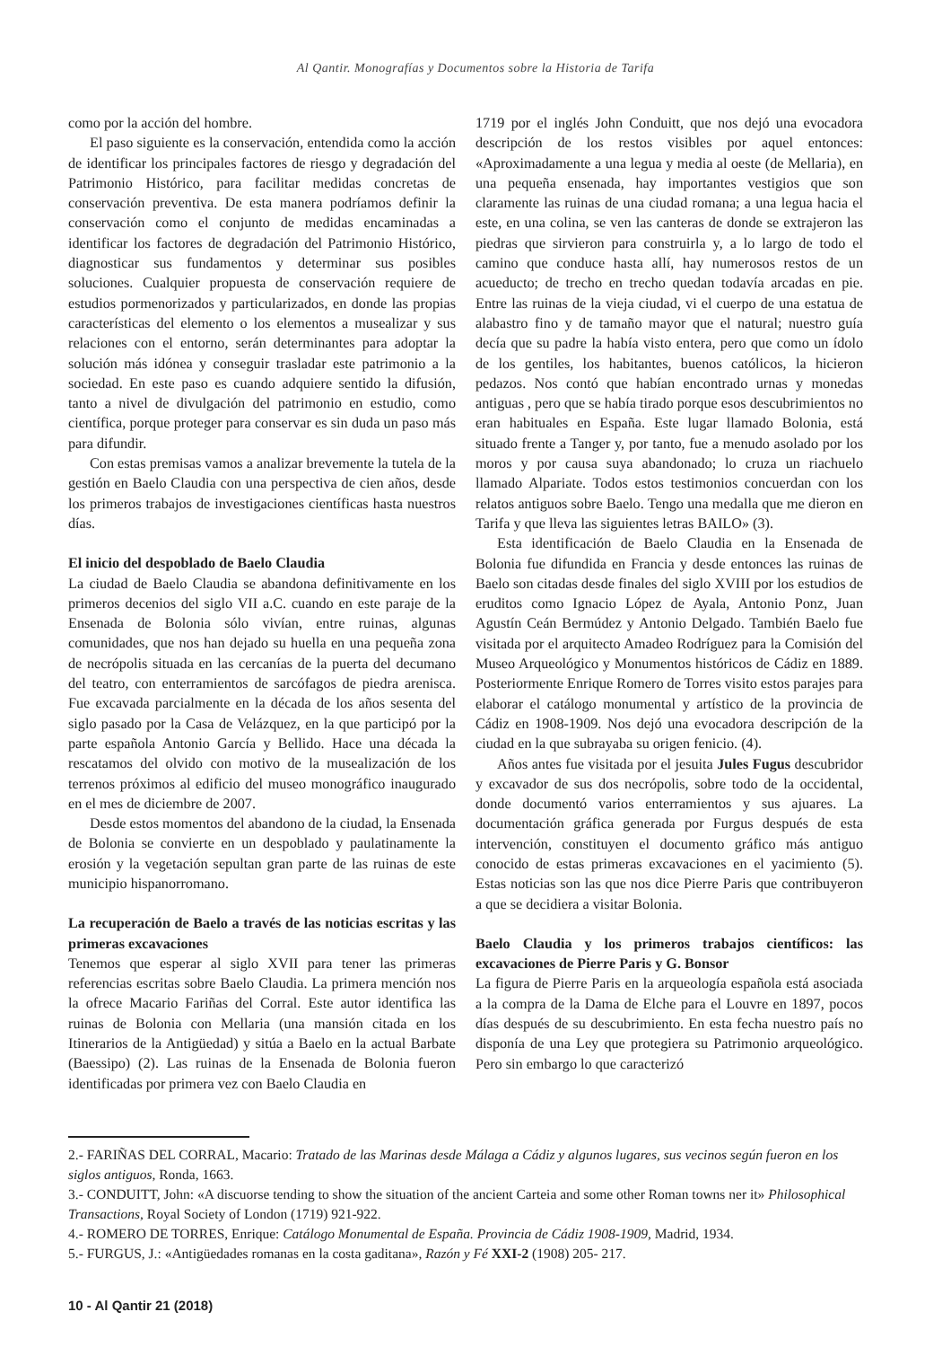Al Qantir. Monografías y Documentos sobre la Historia de Tarifa
como por la acción del hombre.
El paso siguiente es la conservación, entendida como la acción de identificar los principales factores de riesgo y degradación del Patrimonio Histórico, para facilitar medidas concretas de conservación preventiva. De esta manera podríamos definir la conservación como el conjunto de medidas encaminadas a identificar los factores de degradación del Patrimonio Histórico, diagnosticar sus fundamentos y determinar sus posibles soluciones. Cualquier propuesta de conservación requiere de estudios pormenorizados y particularizados, en donde las propias características del elemento o los elementos a musealizar y sus relaciones con el entorno, serán determinantes para adoptar la solución más idónea y conseguir trasladar este patrimonio a la sociedad. En este paso es cuando adquiere sentido la difusión, tanto a nivel de divulgación del patrimonio en estudio, como científica, porque proteger para conservar es sin duda un paso más para difundir.
Con estas premisas vamos a analizar brevemente la tutela de la gestión en Baelo Claudia con una perspectiva de cien años, desde los primeros trabajos de investigaciones científicas hasta nuestros días.
El inicio del despoblado de Baelo Claudia
La ciudad de Baelo Claudia se abandona definitivamente en los primeros decenios del siglo VII a.C. cuando en este paraje de la Ensenada de Bolonia sólo vivían, entre ruinas, algunas comunidades, que nos han dejado su huella en una pequeña zona de necrópolis situada en las cercanías de la puerta del decumano del teatro, con enterramientos de sarcófagos de piedra arenisca. Fue excavada parcialmente en la década de los años sesenta del siglo pasado por la Casa de Velázquez, en la que participó por la parte española Antonio García y Bellido. Hace una década la rescatamos del olvido con motivo de la musealización de los terrenos próximos al edificio del museo monográfico inaugurado en el mes de diciembre de 2007.
Desde estos momentos del abandono de la ciudad, la Ensenada de Bolonia se convierte en un despoblado y paulatinamente la erosión y la vegetación sepultan gran parte de las ruinas de este municipio hispanorromano.
La recuperación de Baelo a través de las noticias escritas y las primeras excavaciones
Tenemos que esperar al siglo XVII para tener las primeras referencias escritas sobre Baelo Claudia. La primera mención nos la ofrece Macario Fariñas del Corral. Este autor identifica las ruinas de Bolonia con Mellaria (una mansión citada en los Itinerarios de la Antigüedad) y sitúa a Baelo en la actual Barbate (Baessipo) (2). Las ruinas de la Ensenada de Bolonia fueron identificadas por primera vez con Baelo Claudia en
1719 por el inglés John Conduitt, que nos dejó una evocadora descripción de los restos visibles por aquel entonces: «Aproximadamente a una legua y media al oeste (de Mellaria), en una pequeña ensenada, hay importantes vestigios que son claramente las ruinas de una ciudad romana; a una legua hacia el este, en una colina, se ven las canteras de donde se extrajeron las piedras que sirvieron para construirla y, a lo largo de todo el camino que conduce hasta allí, hay numerosos restos de un acueducto; de trecho en trecho quedan todavía arcadas en pie. Entre las ruinas de la vieja ciudad, vi el cuerpo de una estatua de alabastro fino y de tamaño mayor que el natural; nuestro guía decía que su padre la había visto entera, pero que como un ídolo de los gentiles, los habitantes, buenos católicos, la hicieron pedazos. Nos contó que habían encontrado urnas y monedas antiguas , pero que se había tirado porque esos descubrimientos no eran habituales en España. Este lugar llamado Bolonia, está situado frente a Tanger y, por tanto, fue a menudo asolado por los moros y por causa suya abandonado; lo cruza un riachuelo llamado Alpariate. Todos estos testimonios concuerdan con los relatos antiguos sobre Baelo. Tengo una medalla que me dieron en Tarifa y que lleva las siguientes letras BAILO» (3).
Esta identificación de Baelo Claudia en la Ensenada de Bolonia fue difundida en Francia y desde entonces las ruinas de Baelo son citadas desde finales del siglo XVIII por los estudios de eruditos como Ignacio López de Ayala, Antonio Ponz, Juan Agustín Ceán Bermúdez y Antonio Delgado. También Baelo fue visitada por el arquitecto Amadeo Rodríguez para la Comisión del Museo Arqueológico y Monumentos históricos de Cádiz en 1889. Posteriormente Enrique Romero de Torres visito estos parajes para elaborar el catálogo monumental y artístico de la provincia de Cádiz en 1908-1909. Nos dejó una evocadora descripción de la ciudad en la que subrayaba su origen fenicio. (4).
Años antes fue visitada por el jesuita Jules Fugus descubridor y excavador de sus dos necrópolis, sobre todo de la occidental, donde documentó varios enterramientos y sus ajuares. La documentación gráfica generada por Furgus después de esta intervención, constituyen el documento gráfico más antiguo conocido de estas primeras excavaciones en el yacimiento (5). Estas noticias son las que nos dice Pierre Paris que contribuyeron a que se decidiera a visitar Bolonia.
Baelo Claudia y los primeros trabajos científicos: las excavaciones de Pierre Paris y G. Bonsor
La figura de Pierre Paris en la arqueología española está asociada a la compra de la Dama de Elche para el Louvre en 1897, pocos días después de su descubrimiento. En esta fecha nuestro país no disponía de una Ley que protegiera su Patrimonio arqueológico. Pero sin embargo lo que caracterizó
2.- FARIÑAS DEL CORRAL, Macario: Tratado de las Marinas desde Málaga a Cádiz y algunos lugares, sus vecinos según fueron en los siglos antiguos, Ronda, 1663.
3.- CONDUITT, John: «A discuorse tending to show the situation of the ancient Carteia and some other Roman towns ner it» Philosophical Transactions, Royal Society of London (1719) 921-922.
4.- ROMERO DE TORRES, Enrique: Catálogo Monumental de España. Provincia de Cádiz 1908-1909, Madrid, 1934.
5.- FURGUS, J.: «Antigüedades romanas en la costa gaditana», Razón y Fé XXI-2 (1908) 205- 217.
10 - Al Qantir 21 (2018)